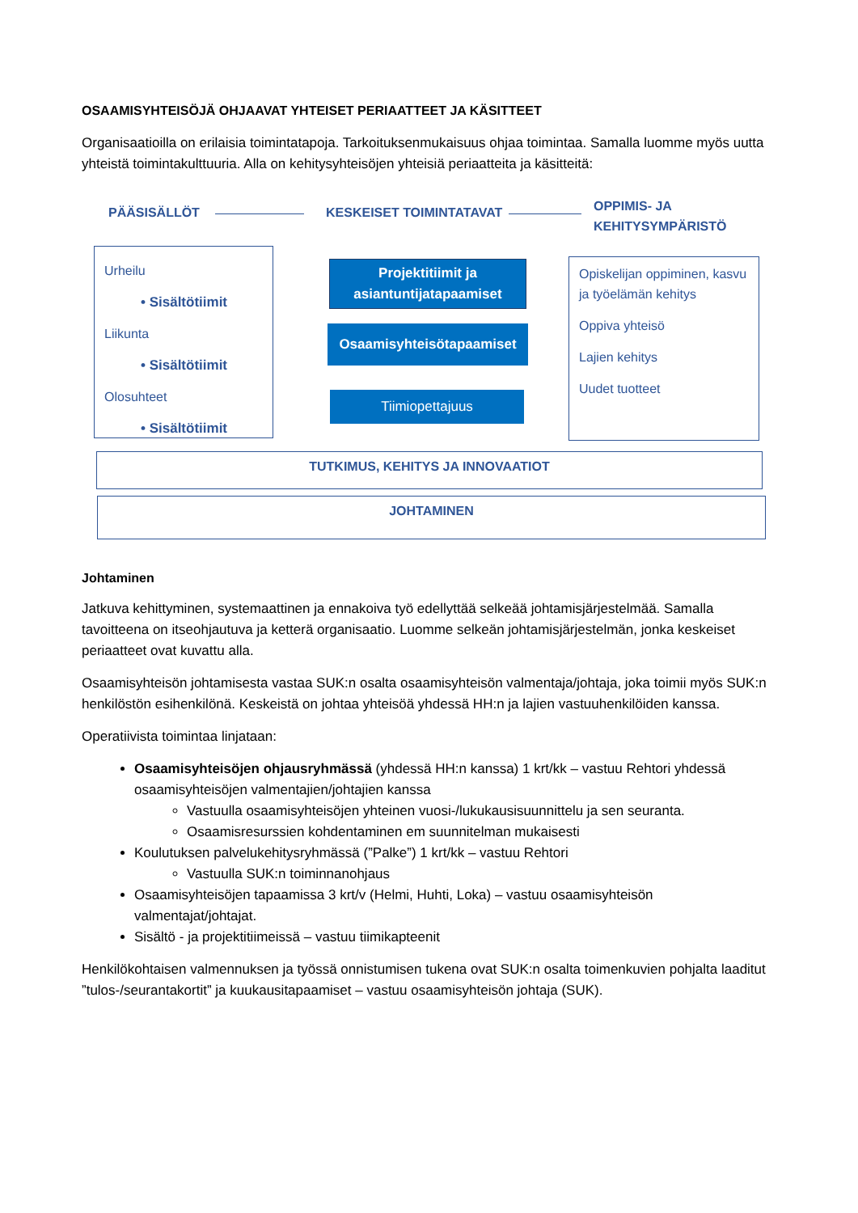OSAAMISYHTEISÖJÄ OHJAAVAT YHTEISET PERIAATTEET JA KÄSITTEET
Organisaatioilla on erilaisia toimintatapoja. Tarkoituksenmukaisuus ohjaa toimintaa. Samalla luomme myös uutta yhteistä toimintakulttuuria. Alla on kehitysyhteisöjen yhteisiä periaatteita ja käsitteitä:
PÄÄSISÄLLÖT KESKEISET TOIMINTATAVAT
OPPIMIS- JA
KEHITYSYMPÄRISTÖ
Urheilu
• Sisältötiimit
Liikunta
• Sisältötiimit
Olosuhteet
• Sisältötiimit
Projektitiimit ja
asiantuntijatapaamiset
Osaamisyhteisötapaamiset
Tiimiopettajuus
Opiskelijan oppiminen, kasvu ja työelämän kehitys
Oppiva yhteisö
Lajien kehitys
Uudet tuotteet
TUTKIMUS, KEHITYS JA INNOVAATIOT
JOHTAMINEN
Johtaminen
Jatkuva kehittyminen, systemaattinen ja ennakoiva työ edellyttää selkeää johtamisjärjestelmää. Samalla tavoitteena on itseohjautuva ja ketterä organisaatio. Luomme selkeän johtamisjärjestelmän, jonka keskeiset periaatteet ovat kuvattu alla.
Osaamisyhteisön johtamisesta vastaa SUK:n osalta osaamisyhteisön valmentaja/johtaja, joka toimii myös SUK:n henkilöstön esihenkilönä. Keskeistä on johtaa yhteisöä yhdessä HH:n ja lajien vastuuhenkilöiden kanssa.
Operatiivista toimintaa linjataan:
Osaamisyhteisöjen ohjausryhmässä (yhdessä HH:n kanssa) 1 krt/kk – vastuu Rehtori yhdessä osaamisyhteisöjen valmentajien/johtajien kanssa
Vastuulla osaamisyhteisöjen yhteinen vuosi-/lukukausisuunnittelu ja sen seuranta.
Osaamisresurssien kohdentaminen em suunnitelman mukaisesti
Koulutuksen palvelukehitysryhmässä (”Palke”) 1 krt/kk – vastuu Rehtori
Vastuulla SUK:n toiminnanohjaus
Osaamisyhteisöjen tapaamissa 3 krt/v (Helmi, Huhti, Loka) – vastuu osaamisyhteisön valmentajat/johtajat.
Sisältö - ja projektitiimeissä – vastuu tiimikapteenit
Henkilökohtaisen valmennuksen ja työssä onnistumisen tukena ovat SUK:n osalta toimenkuvien pohjalta laaditut ”tulos-/seurantakortit” ja kuukausitapaamiset – vastuu osaamisyhteisön johtaja (SUK).